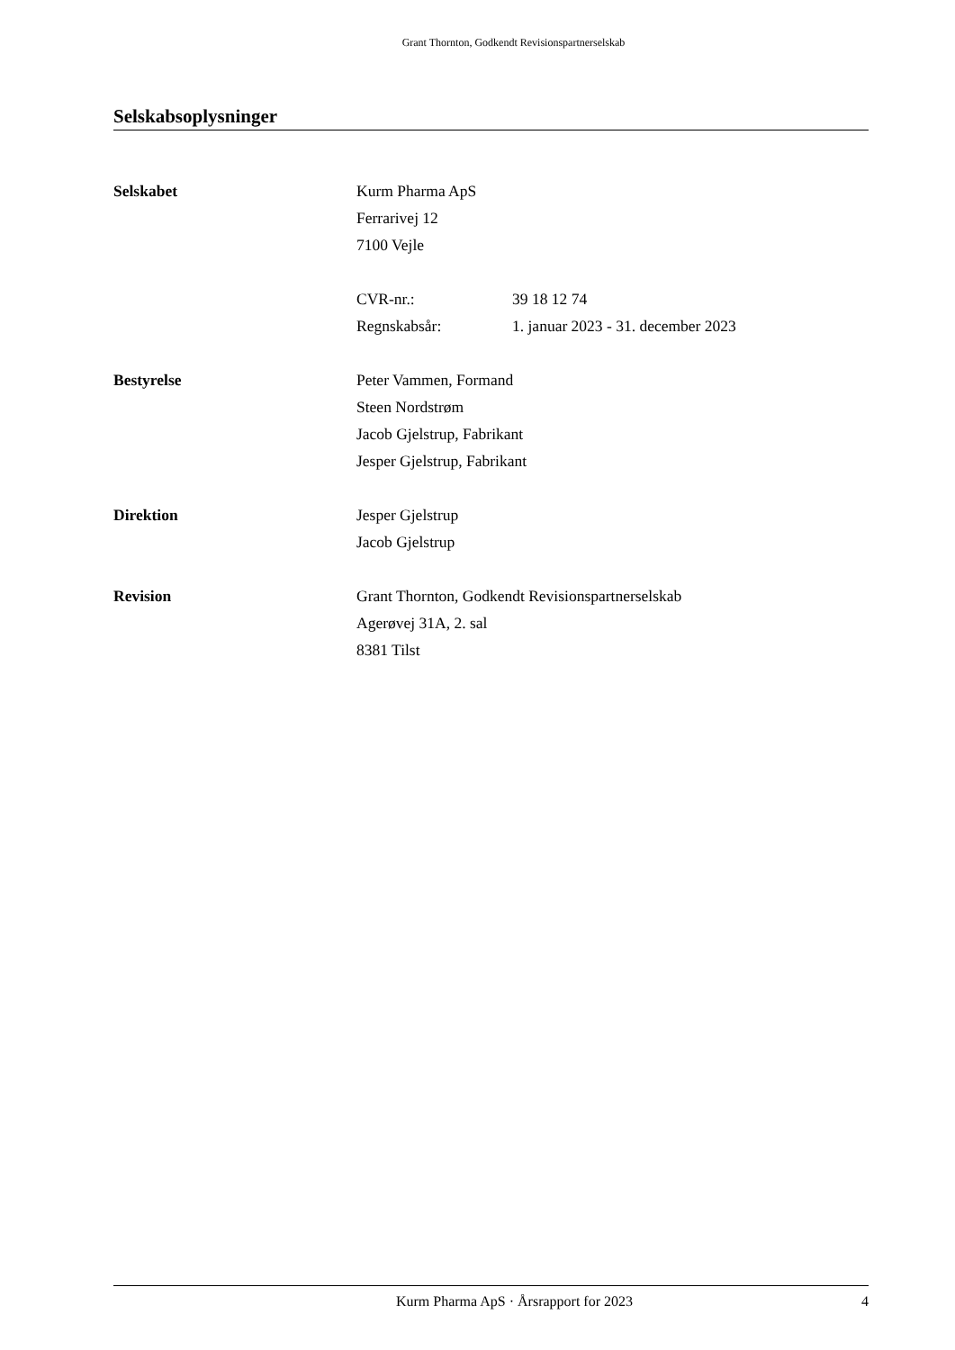Grant Thornton, Godkendt Revisionspartnerselskab
Selskabsoplysninger
Selskabet Kurm Pharma ApS
Ferrarivej 12
7100 Vejle
CVR-nr.: 39 18 12 74
Regnskabsår: 1. januar 2023 - 31. december 2023
Bestyrelse Peter Vammen, Formand
Steen Nordstrøm
Jacob Gjelstrup, Fabrikant
Jesper Gjelstrup, Fabrikant
Direktion Jesper Gjelstrup
Jacob Gjelstrup
Revision Grant Thornton, Godkendt Revisionspartnerselskab
Agerøvej 31A, 2. sal
8381 Tilst
Kurm Pharma ApS · Årsrapport for 2023 4